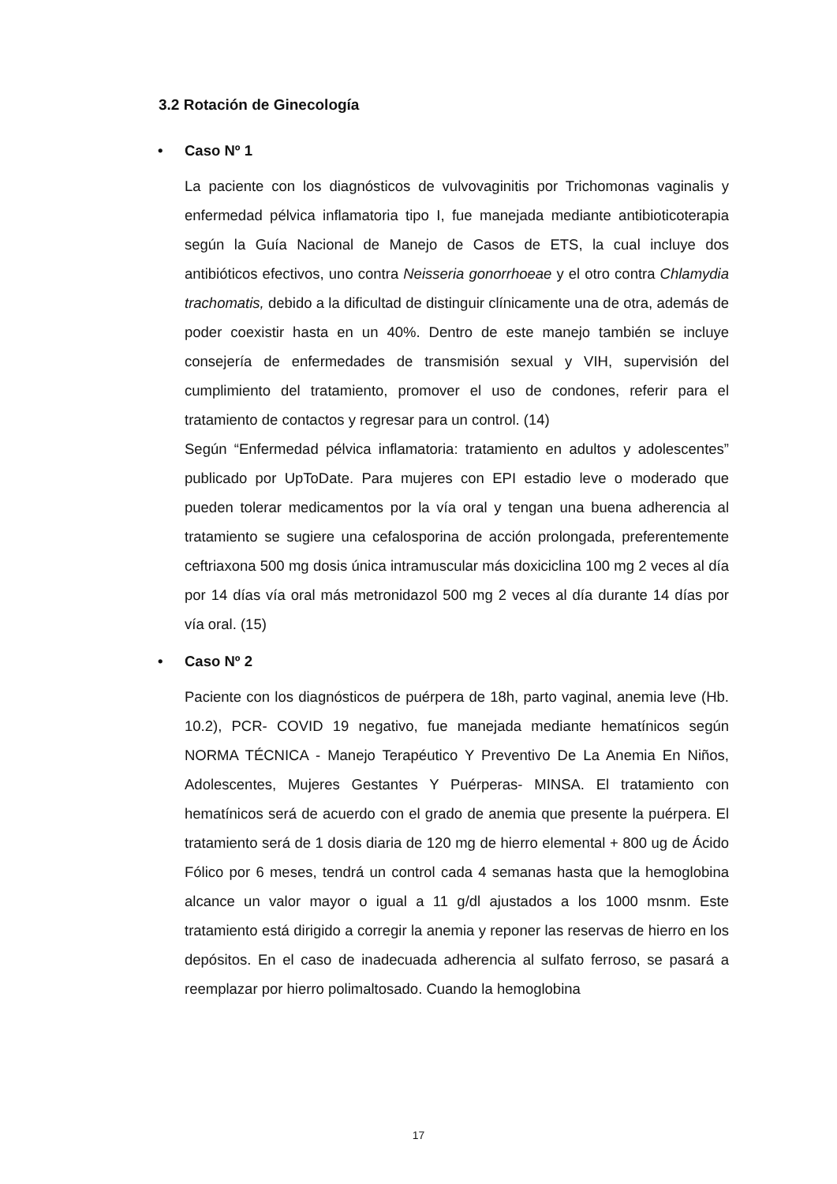3.2 Rotación de Ginecología
• Caso Nº 1
La paciente con los diagnósticos de vulvovaginitis por Trichomonas vaginalis y enfermedad pélvica inflamatoria tipo I, fue manejada mediante antibioticoterapia según la Guía Nacional de Manejo de Casos de ETS, la cual incluye dos antibióticos efectivos, uno contra Neisseria gonorrhoeae y el otro contra Chlamydia trachomatis, debido a la dificultad de distinguir clínicamente una de otra, además de poder coexistir hasta en un 40%. Dentro de este manejo también se incluye consejería de enfermedades de transmisión sexual y VIH, supervisión del cumplimiento del tratamiento, promover el uso de condones, referir para el tratamiento de contactos y regresar para un control. (14)
Según “Enfermedad pélvica inflamatoria: tratamiento en adultos y adolescentes” publicado por UpToDate. Para mujeres con EPI estadio leve o moderado que pueden tolerar medicamentos por la vía oral y tengan una buena adherencia al tratamiento se sugiere una cefalosporina de acción prolongada, preferentemente ceftriaxona 500 mg dosis única intramuscular más doxiciclina 100 mg 2 veces al día por 14 días vía oral más metronidazol 500 mg 2 veces al día durante 14 días por vía oral. (15)
• Caso Nº 2
Paciente con los diagnósticos de puérpera de 18h, parto vaginal, anemia leve (Hb. 10.2), PCR- COVID 19 negativo, fue manejada mediante hematínicos según NORMA TÉCNICA - Manejo Terapéutico Y Preventivo De La Anemia En Niños, Adolescentes, Mujeres Gestantes Y Puérperas- MINSA. El tratamiento con hematínicos será de acuerdo con el grado de anemia que presente la puérpera. El tratamiento será de 1 dosis diaria de 120 mg de hierro elemental + 800 ug de Ácido Fólico por 6 meses, tendrá un control cada 4 semanas hasta que la hemoglobina alcance un valor mayor o igual a 11 g/dl ajustados a los 1000 msnm. Este tratamiento está dirigido a corregir la anemia y reponer las reservas de hierro en los depósitos. En el caso de inadecuada adherencia al sulfato ferroso, se pasará a reemplazar por hierro polimaltosado. Cuando la hemoglobina
17